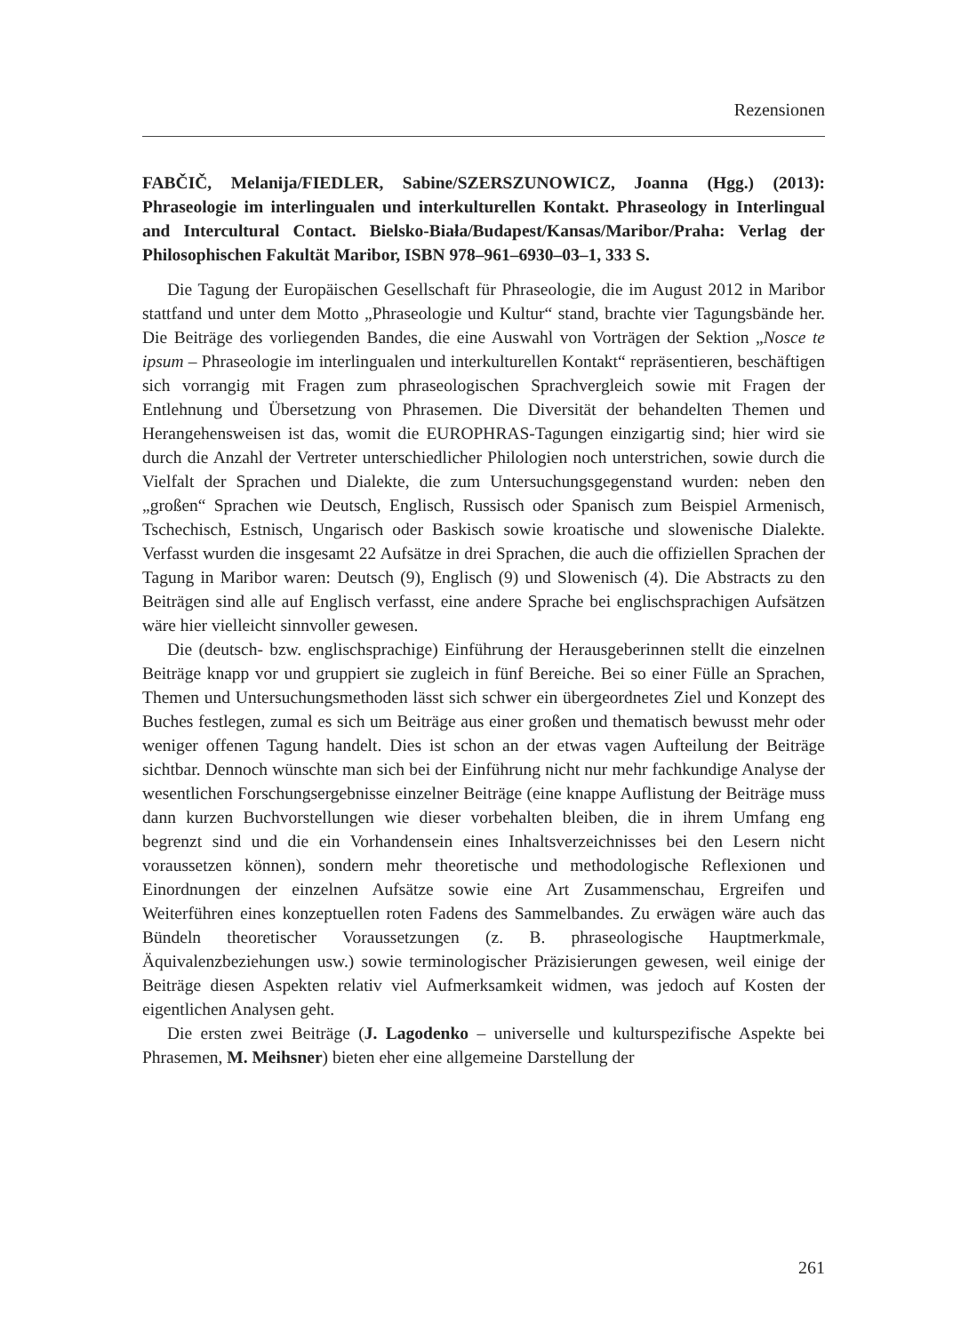Rezensionen
FABČIČ, Melanija/FIEDLER, Sabine/SZERSZUNOWICZ, Joanna (Hgg.) (2013): Phraseologie im interlingualen und interkulturellen Kontakt. Phraseology in Interlingual and Intercultural Contact. Bielsko-Biała/Budapest/Kansas/Maribor/Praha: Verlag der Philosophischen Fakultät Maribor, ISBN 978–961–6930–03–1, 333 S.
Die Tagung der Europäischen Gesellschaft für Phraseologie, die im August 2012 in Maribor stattfand und unter dem Motto „Phraseologie und Kultur“ stand, brachte vier Tagungsbände her. Die Beiträge des vorliegenden Bandes, die eine Auswahl von Vorträgen der Sektion „Nosce te ipsum – Phraseologie im interlingualen und interkulturellen Kontakt“ repräsentieren, beschäftigen sich vorrangig mit Fragen zum phraseologischen Sprachvergleich sowie mit Fragen der Entlehnung und Übersetzung von Phrasemen. Die Diversität der behandelten Themen und Herangehensweisen ist das, womit die EUROPHRAS-Tagungen einzigartig sind; hier wird sie durch die Anzahl der Vertreter unterschiedlicher Philologien noch unterstrichen, sowie durch die Vielfalt der Sprachen und Dialekte, die zum Untersuchungsgegenstand wurden: neben den „großen“ Sprachen wie Deutsch, Englisch, Russisch oder Spanisch zum Beispiel Armenisch, Tschechisch, Estnisch, Ungarisch oder Baskisch sowie kroatische und slowenische Dialekte. Verfasst wurden die insgesamt 22 Aufsätze in drei Sprachen, die auch die offiziellen Sprachen der Tagung in Maribor waren: Deutsch (9), Englisch (9) und Slowenisch (4). Die Abstracts zu den Beiträgen sind alle auf Englisch verfasst, eine andere Sprache bei englischsprachigen Aufsätzen wäre hier vielleicht sinnvoller gewesen.
Die (deutsch- bzw. englischsprachige) Einführung der Herausgeberinnen stellt die einzelnen Beiträge knapp vor und gruppiert sie zugleich in fünf Bereiche. Bei so einer Fülle an Sprachen, Themen und Untersuchungsmethoden lässt sich schwer ein übergeordnetes Ziel und Konzept des Buches festlegen, zumal es sich um Beiträge aus einer großen und thematisch bewusst mehr oder weniger offenen Tagung handelt. Dies ist schon an der etwas vagen Aufteilung der Beiträge sichtbar. Dennoch wünschte man sich bei der Einführung nicht nur mehr fachkundige Analyse der wesentlichen Forschungsergebnisse einzelner Beiträge (eine knappe Auflistung der Beiträge muss dann kurzen Buchvorstellungen wie dieser vorbehalten bleiben, die in ihrem Umfang eng begrenzt sind und die ein Vorhandensein eines Inhaltsverzeichnisses bei den Lesern nicht voraussetzen können), sondern mehr theoretische und methodologische Reflexionen und Einordnungen der einzelnen Aufsätze sowie eine Art Zusammenschau, Ergreifen und Weiterführen eines konzeptuellen roten Fadens des Sammelbandes. Zu erwägen wäre auch das Bündeln theoretischer Voraussetzungen (z. B. phraseologische Hauptmerkmale, Äquivalenzbeziehungen usw.) sowie terminologischer Präzisierungen gewesen, weil einige der Beiträge diesen Aspekten relativ viel Aufmerksamkeit widmen, was jedoch auf Kosten der eigentlichen Analysen geht.
Die ersten zwei Beiträge (J. Lagodenko – universelle und kulturspezifische Aspekte bei Phrasemen, M. Meihsner) bieten eher eine allgemeine Darstellung der
261